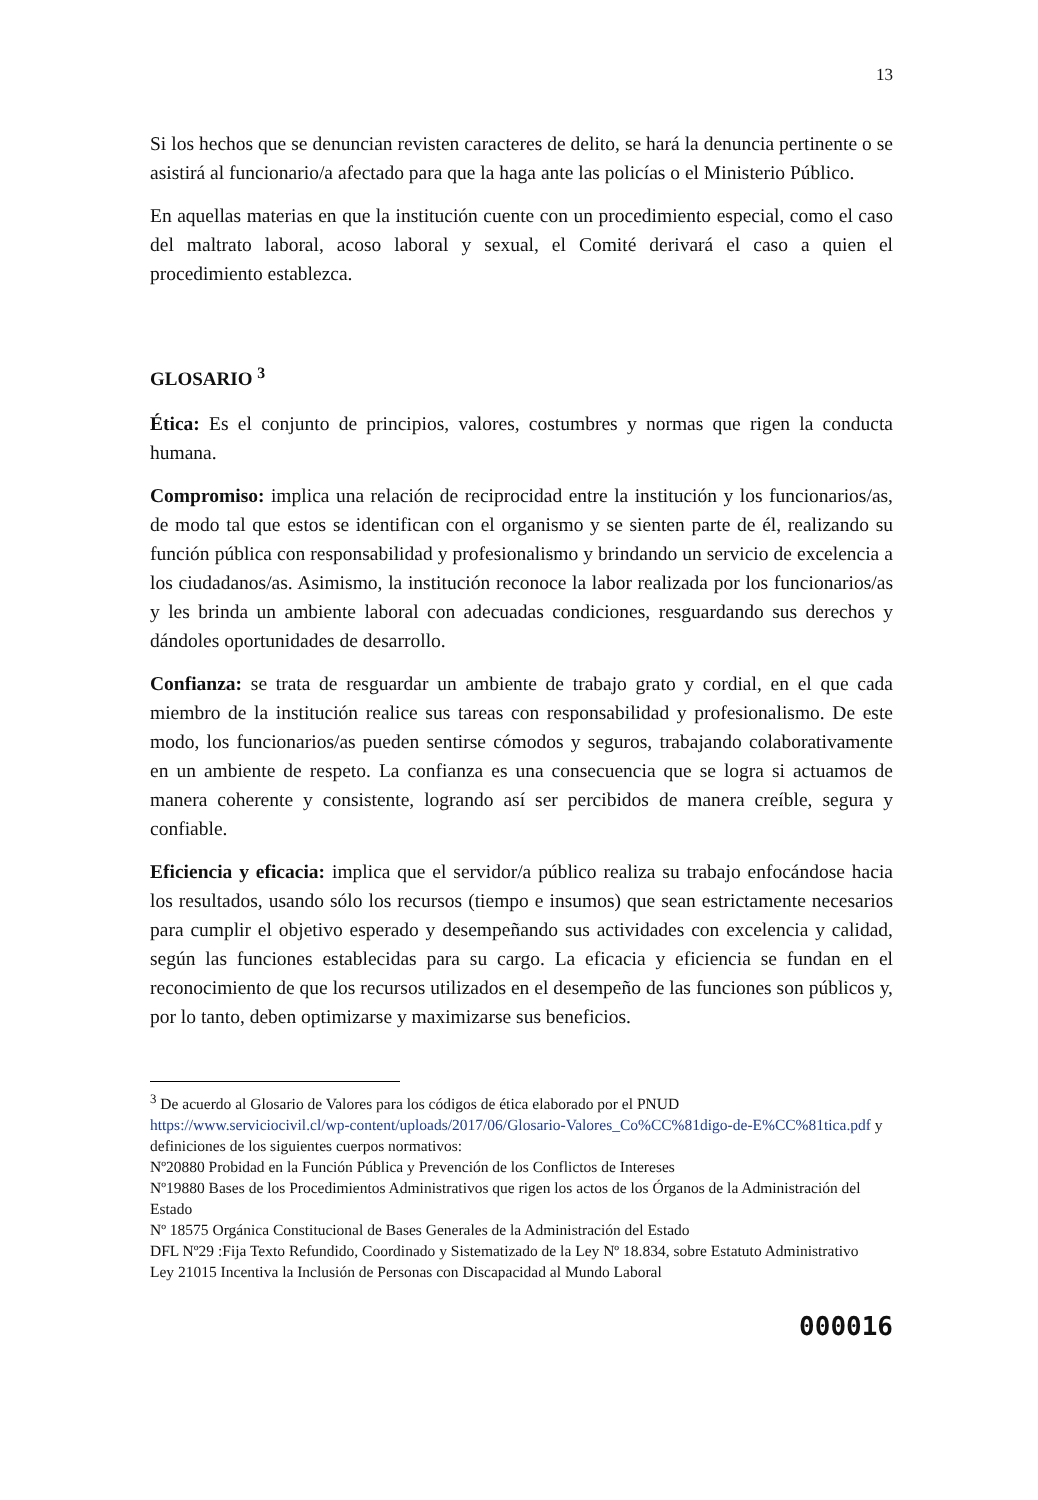13
Si los hechos que se denuncian revisten caracteres de delito, se hará la denuncia pertinente o se asistirá al funcionario/a afectado para que la haga ante las policías o el Ministerio Público.
En aquellas materias en que la institución cuente con un procedimiento especial, como el caso del maltrato laboral, acoso laboral y sexual, el Comité derivará el caso a quien el procedimiento establezca.
GLOSARIO <sup>3</sup>
Ética: Es el conjunto de principios, valores, costumbres y normas que rigen la conducta humana.
Compromiso: implica una relación de reciprocidad entre la institución y los funcionarios/as, de modo tal que estos se identifican con el organismo y se sienten parte de él, realizando su función pública con responsabilidad y profesionalismo y brindando un servicio de excelencia a los ciudadanos/as. Asimismo, la institución reconoce la labor realizada por los funcionarios/as y les brinda un ambiente laboral con adecuadas condiciones, resguardando sus derechos y dándoles oportunidades de desarrollo.
Confianza: se trata de resguardar un ambiente de trabajo grato y cordial, en el que cada miembro de la institución realice sus tareas con responsabilidad y profesionalismo. De este modo, los funcionarios/as pueden sentirse cómodos y seguros, trabajando colaborativamente en un ambiente de respeto. La confianza es una consecuencia que se logra si actuamos de manera coherente y consistente, logrando así ser percibidos de manera creíble, segura y confiable.
Eficiencia y eficacia: implica que el servidor/a público realiza su trabajo enfocándose hacia los resultados, usando sólo los recursos (tiempo e insumos) que sean estrictamente necesarios para cumplir el objetivo esperado y desempeñando sus actividades con excelencia y calidad, según las funciones establecidas para su cargo. La eficacia y eficiencia se fundan en el reconocimiento de que los recursos utilizados en el desempeño de las funciones son públicos y, por lo tanto, deben optimizarse y maximizarse sus beneficios.
<sup>3</sup> De acuerdo al Glosario de Valores para los códigos de ética elaborado por el PNUD
https://www.serviciocivil.cl/wp-content/uploads/2017/06/Glosario-Valores_Co%CC%81digo-de-E%CC%81tica.pdf y definiciones de los siguientes cuerpos normativos:
Nº20880 Probidad en la Función Pública y Prevención de los Conflictos de Intereses
Nº19880 Bases de los Procedimientos Administrativos que rigen los actos de los Órganos de la Administración del Estado
Nº 18575 Orgánica Constitucional de Bases Generales de la Administración del Estado
DFL Nº29 :Fija Texto Refundido, Coordinado y Sistematizado de la Ley Nº 18.834, sobre Estatuto Administrativo
Ley 21015 Incentiva la Inclusión de Personas con Discapacidad al Mundo Laboral
000016